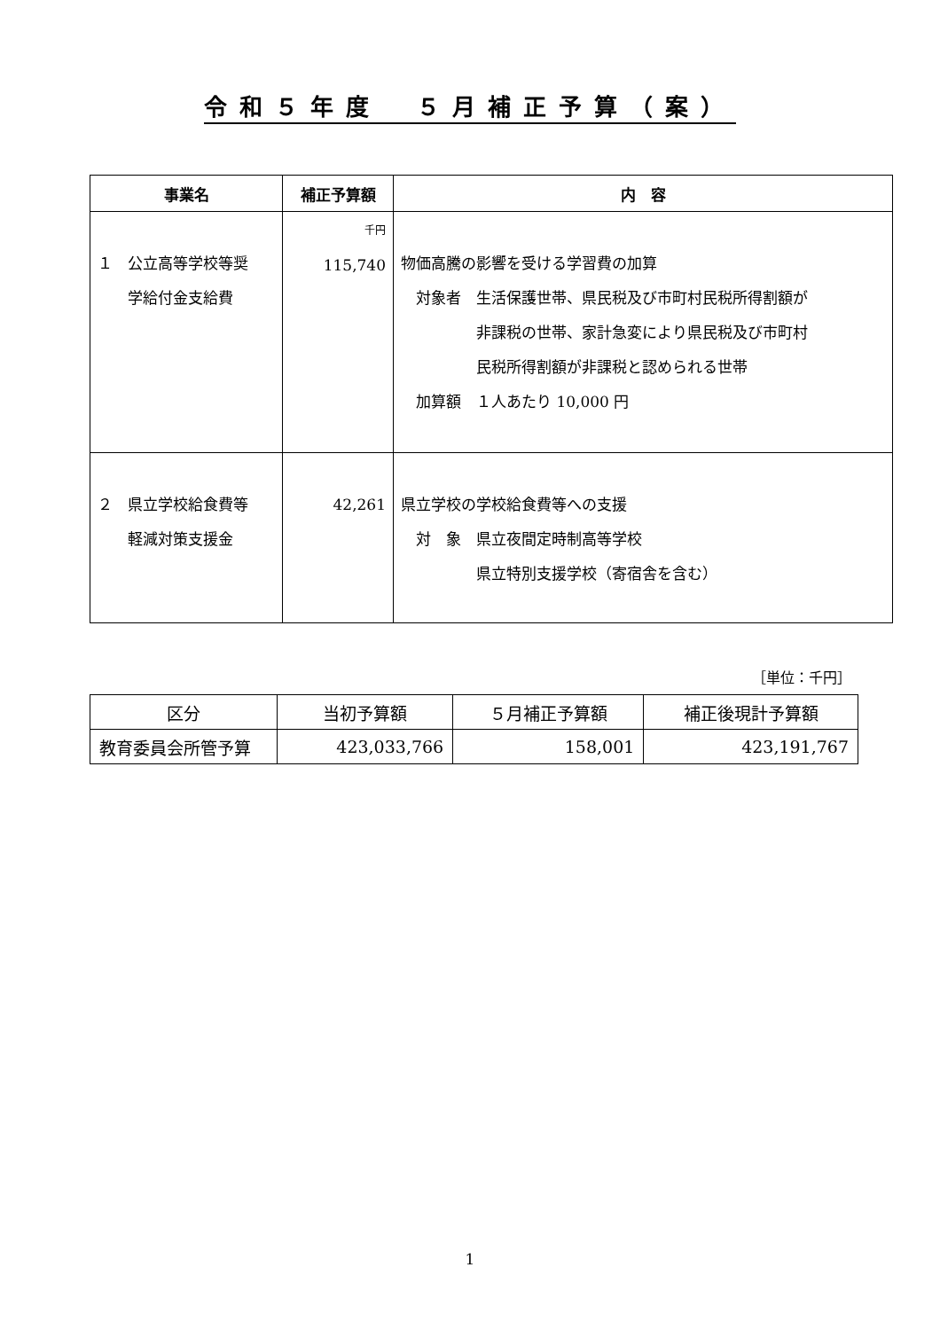令和５年度　５月補正予算（案）
| 事業名 | 補正予算額 | 内 容 |
| --- | --- | --- |
| １ 公立高等学校等奨 学給付金支給費 | 千円 115,740 | 物価高騰の影響を受ける学習費の加算 対象者 生活保護世帯、県民税及び市町村民税所得割額が 非課税の世帯、家計急変により県民税及び市町村 民税所得割額が非課税と認められる世帯 加算額 １人あたり 10,000 円 |
| ２ 県立学校給食費等 軽減対策支援金 | 42,261 | 県立学校の学校給食費等への支援 対 象 県立夜間定時制高等学校 県立特別支援学校（寄宿舎を含む） |
［単位：千円］
| 区分 | 当初予算額 | ５月補正予算額 | 補正後現計予算額 |
| 教育委員会所管予算 | 423,033,766 | 158,001 | 423,191,767 |
1